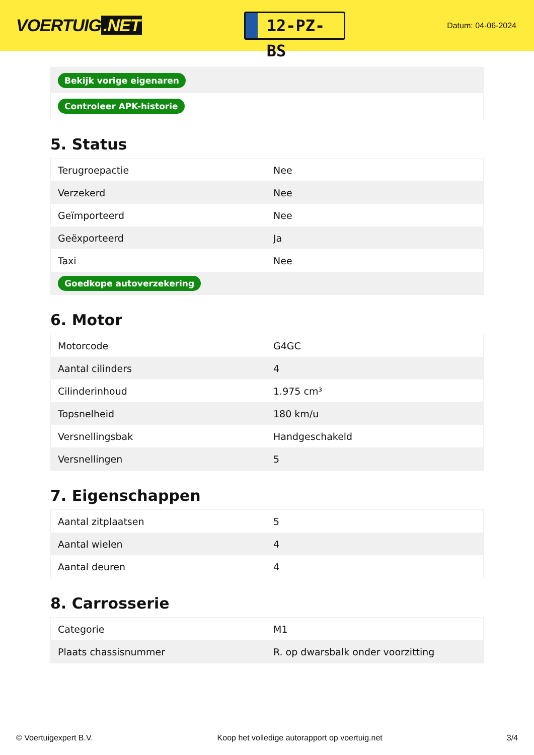VOERTUIG.NET
12-PZ-BS
Datum: 04-06-2024
| Bekijk vorige eigenaren |
| Controleer APK-historie |
5. Status
| Terugroepactie | Nee |
| Verzekerd | Nee |
| Geïmporteerd | Nee |
| Geëxporteerd | Ja |
| Taxi | Nee |
| Goedkope autoverzekering | |
6. Motor
| Motorcode | G4GC |
| Aantal cilinders | 4 |
| Cilinderinhoud | 1.975 cm³ |
| Topsnelheid | 180 km/u |
| Versnellingsbak | Handgeschakeld |
| Versnellingen | 5 |
7. Eigenschappen
| Aantal zitplaatsen | 5 |
| Aantal wielen | 4 |
| Aantal deuren | 4 |
8. Carrosserie
| Categorie | M1 |
| Plaats chassisnummer | R. op dwarsbalk onder voorzitting |
© Voertuigexpert B.V. Koop het volledige autorapport op voertuig.net 3/4